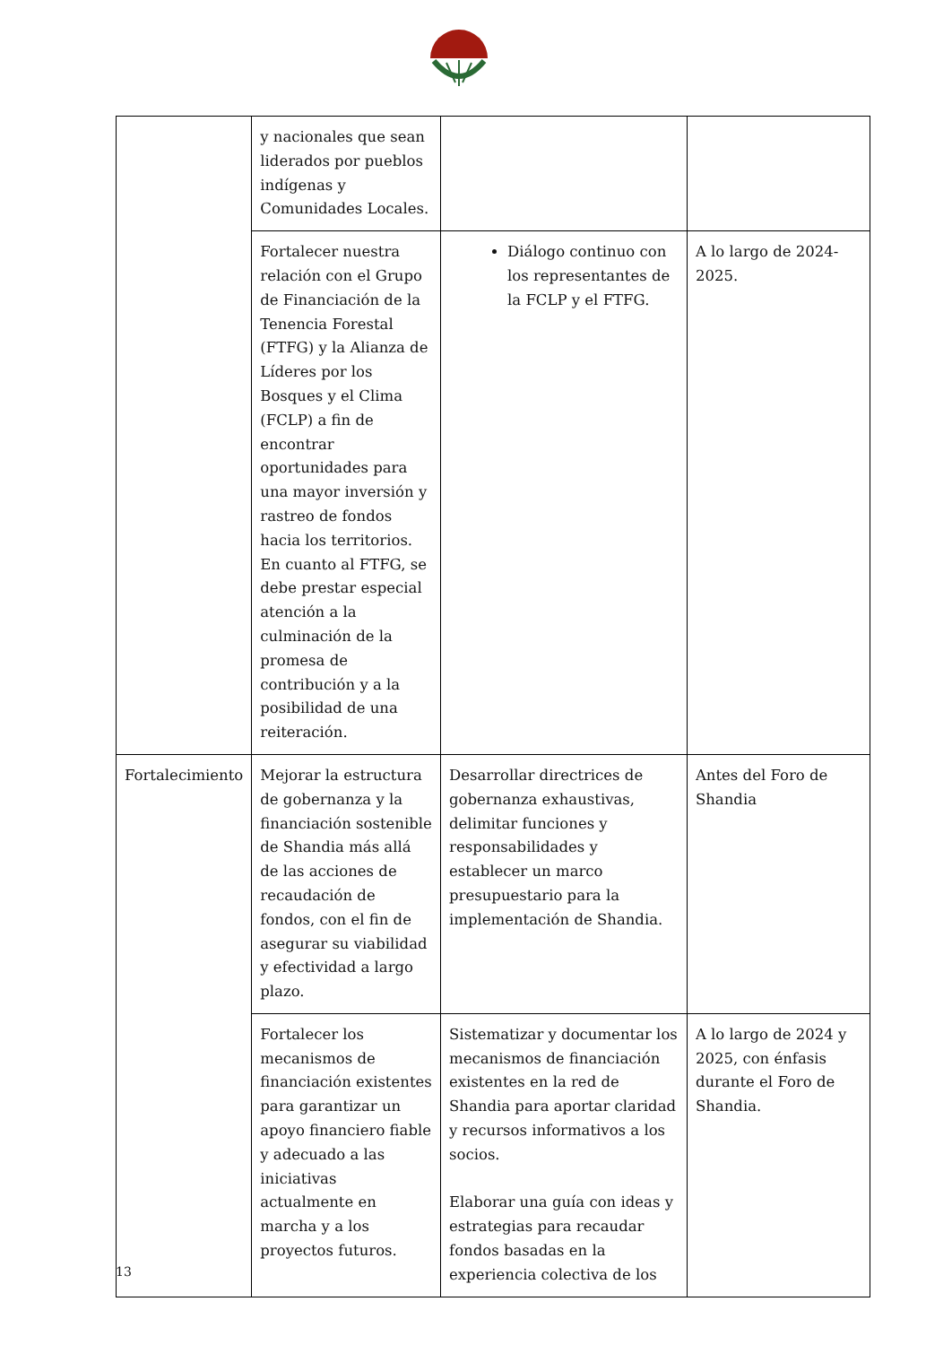| | y nacionales que sean liderados por pueblos indígenas y Comunidades Locales. | | |
| | Fortalecer nuestra relación con el Grupo de Financiación de la Tenencia Forestal (FTFG) y la Alianza de Líderes por los Bosques y el Clima (FCLP) a fin de encontrar oportunidades para una mayor inversión y rastreo de fondos hacia los territorios. En cuanto al FTFG, se debe prestar especial atención a la culminación de la promesa de contribución y a la posibilidad de una reiteración. | Diálogo continuo con los representantes de la FCLP y el FTFG. | A lo largo de 2024-2025. |
| Fortalecimiento | Mejorar la estructura de gobernanza y la financiación sostenible de Shandia más allá de las acciones de recaudación de fondos, con el fin de asegurar su viabilidad y efectividad a largo plazo. | Desarrollar directrices de gobernanza exhaustivas, delimitar funciones y responsabilidades y establecer un marco presupuestario para la implementación de Shandia. | Antes del Foro de Shandia |
| | Fortalecer los mecanismos de financiación existentes para garantizar un apoyo financiero fiable y adecuado a las iniciativas actualmente en marcha y a los proyectos futuros. | Sistematizar y documentar los mecanismos de financiación existentes en la red de Shandia para aportar claridad y recursos informativos a los socios. Elaborar una guía con ideas y estrategias para recaudar fondos basadas en la experiencia colectiva de los | A lo largo de 2024 y 2025, con énfasis durante el Foro de Shandia. |
13